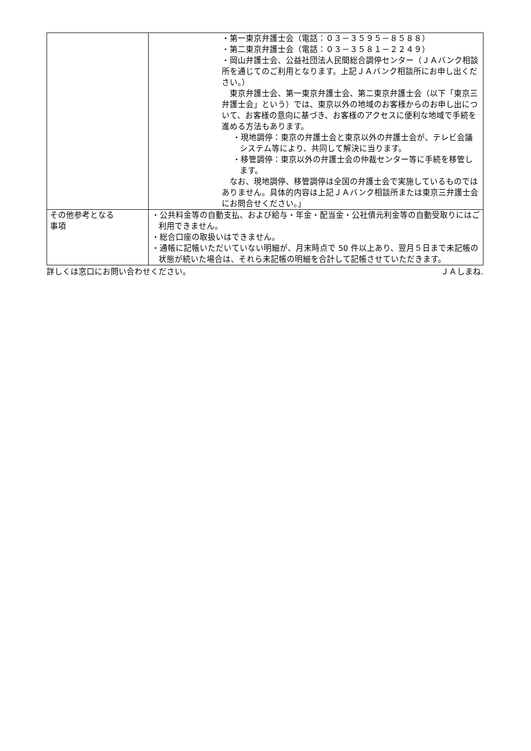| | ・第一東京弁護士会（電話：０３－３５９５－８５８８） ・第二東京弁護士会（電話：０３－３５８１－２２４９） ・岡山弁護士会、公益社団法人民間総合調停センター（ＪＡバンク相談所を通じてのご利用となります。上記ＪＡバンク相談所にお申し出ください。） 東京弁護士会、第一東京弁護士会、第二東京弁護士会（以下「東京三弁護士会」という）では、東京以外の地域のお客様からのお申し出について、お客様の意向に基づき、お客様のアクセスに便利な地域で手続を進める方法もあります。 ・現地調停：東京の弁護士会と東京以外の弁護士会が、テレビ会議システム等により、共同して解決に当ります。 ・移管調停：東京以外の弁護士会の仲裁センター等に手続を移管します。 なお、現地調停、移管調停は全国の弁護士会で実施しているものではありません。具体的内容は上記ＪＡバンク相談所または東京三弁護士会にお問合せください。」 |
| その他参考となる 事項 | ・公共料金等の自動支払、および給与・年金・配当金・公社債元利金等の自動受取りにはご利用できません。 ・総合口座の取扱いはできません。 ・通帳に記帳いただいていない明細が、月末時点で 50 件以上あり、翌月５日まで未記帳の状態が続いた場合は、それら未記帳の明細を合計して記帳させていただきます。 |
詳しくは窓口にお問い合わせください。 ＪＡしまね.